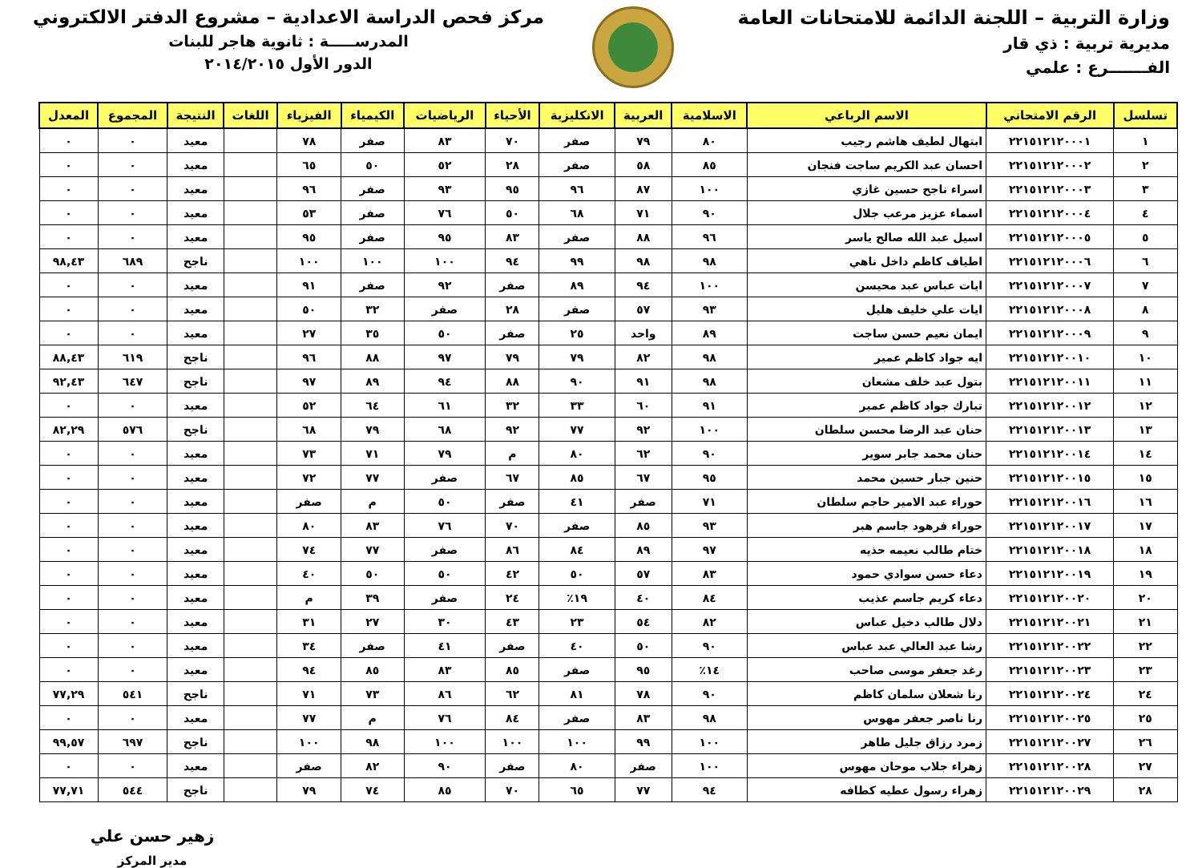وزارة التربية – اللجنة الدائمة للامتحانات العامة
مديرية تربية : ذي قار
الفـــــــرع : علمي
مركز فحص الدراسة الاعدادية – مشروع الدفتر الالكتروني
المدرســـــة : ثانوية هاجر للبنات
الدور الأول ٢٠١٤/٢٠١٥
| تسلسل | الرقم الامتحاني | الاسم الرباعي | الاسلامية | العربية | الانكليزية | الأحياء | الرياضيات | الكيمياء | الفيزياء | اللغات | النتيجة | المجموع | المعدل |
| --- | --- | --- | --- | --- | --- | --- | --- | --- | --- | --- | --- | --- | --- |
| ١ | ٢٢١٥١٢١٢٠٠٠١ | ابتهال لطيف هاشم رجيب | ٨٠ | ٧٩ | صفر | ٧٠ | ٨٣ | صفر | ٧٨ | | معيد | ٠ | ٠ |
| ٢ | ٢٢١٥١٢١٢٠٠٠٢ | احسان عبد الكريم ساجت فنجان | ٨٥ | ٥٨ | صفر | ٢٨ | ٥٢ | ٥٠ | ٦٥ | | معيد | ٠ | ٠ |
| ٣ | ٢٢١٥١٢١٢٠٠٠٣ | اسراء ناجح حسين غازي | ١٠٠ | ٨٧ | ٩٦ | ٩٥ | ٩٣ | صفر | ٩٦ | | معيد | ٠ | ٠ |
| ٤ | ٢٢١٥١٢١٢٠٠٠٤ | اسماء عزيز مرعب جلال | ٩٠ | ٧١ | ٦٨ | ٥٠ | ٧٦ | صفر | ٥٣ | | معيد | ٠ | ٠ |
| ٥ | ٢٢١٥١٢١٢٠٠٠٥ | اسيل عبد الله صالح ياسر | ٩٦ | ٨٨ | صفر | ٨٣ | ٩٥ | صفر | ٩٥ | | معيد | ٠ | ٠ |
| ٦ | ٢٢١٥١٢١٢٠٠٠٦ | اطياف كاظم داخل ناهي | ٩٨ | ٩٨ | ٩٩ | ٩٤ | ١٠٠ | ١٠٠ | ١٠٠ | | ناجح | ٦٨٩ | ٩٨,٤٣ |
| ٧ | ٢٢١٥١٢١٢٠٠٠٧ | ايات عباس عبد محيسن | ١٠٠ | ٩٤ | ٨٩ | صفر | ٩٢ | صفر | ٩١ | | معيد | ٠ | ٠ |
| ٨ | ٢٢١٥١٢١٢٠٠٠٨ | ايات علي خليف هليل | ٩٣ | ٥٧ | صفر | ٢٨ | صفر | ٣٢ | ٥٠ | | معيد | ٠ | ٠ |
| ٩ | ٢٢١٥١٢١٢٠٠٠٩ | ايمان نعيم حسن ساجت | ٨٩ | واحد | ٢٥ | صفر | ٥٠ | ٣٥ | ٢٧ | | معيد | ٠ | ٠ |
| ١٠ | ٢٢١٥١٢١٢٠٠١٠ | ايه جواد كاظم عمير | ٩٨ | ٨٢ | ٧٩ | ٧٩ | ٩٧ | ٨٨ | ٩٦ | | ناجح | ٦١٩ | ٨٨,٤٣ |
| ١١ | ٢٢١٥١٢١٢٠٠١١ | بتول عبد خلف مشعان | ٩٨ | ٩١ | ٩٠ | ٨٨ | ٩٤ | ٨٩ | ٩٧ | | ناجح | ٦٤٧ | ٩٢,٤٣ |
| ١٢ | ٢٢١٥١٢١٢٠٠١٢ | تبارك جواد كاظم عمير | ٩١ | ٦٠ | ٣٣ | ٣٢ | ٦١ | ٦٤ | ٥٢ | | معيد | ٠ | ٠ |
| ١٣ | ٢٢١٥١٢١٢٠٠١٣ | حنان عبد الرضا محسن سلطان | ١٠٠ | ٩٢ | ٧٧ | ٩٢ | ٦٨ | ٧٩ | ٦٨ | | ناجح | ٥٧٦ | ٨٢,٢٩ |
| ١٤ | ٢٢١٥١٢١٢٠٠١٤ | حنان محمد جابر سوير | ٩٠ | ٦٢ | ٨٠ | م | ٧٩ | ٧١ | ٧٣ | | معيد | ٠ | ٠ |
| ١٥ | ٢٢١٥١٢١٢٠٠١٥ | حنين جبار حسين محمد | ٩٥ | ٦٧ | ٨٥ | ٦٧ | صفر | ٧٧ | ٧٢ | | معيد | ٠ | ٠ |
| ١٦ | ٢٢١٥١٢١٢٠٠١٦ | حوراء عبد الامير حاجم سلطان | ٧١ | صفر | ٤١ | صفر | ٥٠ | م | صفر | | معيد | ٠ | ٠ |
| ١٧ | ٢٢١٥١٢١٢٠٠١٧ | حوراء فرهود جاسم هبر | ٩٣ | ٨٥ | صفر | ٧٠ | ٧٦ | ٨٣ | ٨٠ | | معيد | ٠ | ٠ |
| ١٨ | ٢٢١٥١٢١٢٠٠١٨ | ختام طالب نعيمه حذيه | ٩٧ | ٨٩ | ٨٤ | ٨٦ | صفر | ٧٧ | ٧٤ | | معيد | ٠ | ٠ |
| ١٩ | ٢٢١٥١٢١٢٠٠١٩ | دعاء حسن سوادي حمود | ٨٣ | ٥٧ | ٥٠ | ٤٢ | ٥٠ | ٥٠ | ٤٠ | | معيد | ٠ | ٠ |
| ٢٠ | ٢٢١٥١٢١٢٠٠٢٠ | دعاء كريم جاسم عذيب | ٨٤ | ٤٠ | ١٩٪ | ٢٤ | صفر | ٣٩ | م | | معيد | ٠ | ٠ |
| ٢١ | ٢٢١٥١٢١٢٠٠٢١ | دلال طالب دخيل عباس | ٨٢ | ٥٤ | ٢٣ | ٤٣ | ٣٠ | ٢٧ | ٣١ | | معيد | ٠ | ٠ |
| ٢٢ | ٢٢١٥١٢١٢٠٠٢٢ | رشا عبد العالي عبد عباس | ٩٠ | ٥٠ | ٤٠ | صفر | ٤١ | صفر | ٣٤ | | معيد | ٠ | ٠ |
| ٢٣ | ٢٢١٥١٢١٢٠٠٢٣ | رغد جعفر موسى صاحب | ١٤٪ | ٩٥ | صفر | ٨٥ | ٨٣ | ٨٥ | ٩٤ | | معيد | ٠ | ٠ |
| ٢٤ | ٢٢١٥١٢١٢٠٠٢٤ | رنا شعلان سلمان كاظم | ٩٠ | ٧٨ | ٨١ | ٦٢ | ٨٦ | ٧٣ | ٧١ | | ناجح | ٥٤١ | ٧٧,٢٩ |
| ٢٥ | ٢٢١٥١٢١٢٠٠٢٥ | رنا ناصر جعفر مهوس | ٩٨ | ٨٣ | صفر | ٨٤ | ٧٦ | م | ٧٧ | | معيد | ٠ | ٠ |
| ٢٦ | ٢٢١٥١٢١٢٠٠٢٧ | زمرد رزاق جليل طاهر | ١٠٠ | ٩٩ | ١٠٠ | ١٠٠ | ١٠٠ | ٩٨ | ١٠٠ | | ناجح | ٦٩٧ | ٩٩,٥٧ |
| ٢٧ | ٢٢١٥١٢١٢٠٠٢٨ | زهراء جلاب موحان مهوس | ١٠٠ | صفر | ٨٠ | صفر | ٩٠ | ٨٢ | صفر | | معيد | ٠ | ٠ |
| ٢٨ | ٢٢١٥١٢١٢٠٠٢٩ | زهراء رسول عطيه كطافه | ٩٤ | ٧٧ | ٦٥ | ٧٠ | ٨٥ | ٧٤ | ٧٩ | | ناجح | ٥٤٤ | ٧٧,٧١ |
زهير حسن علي
مدير المركز